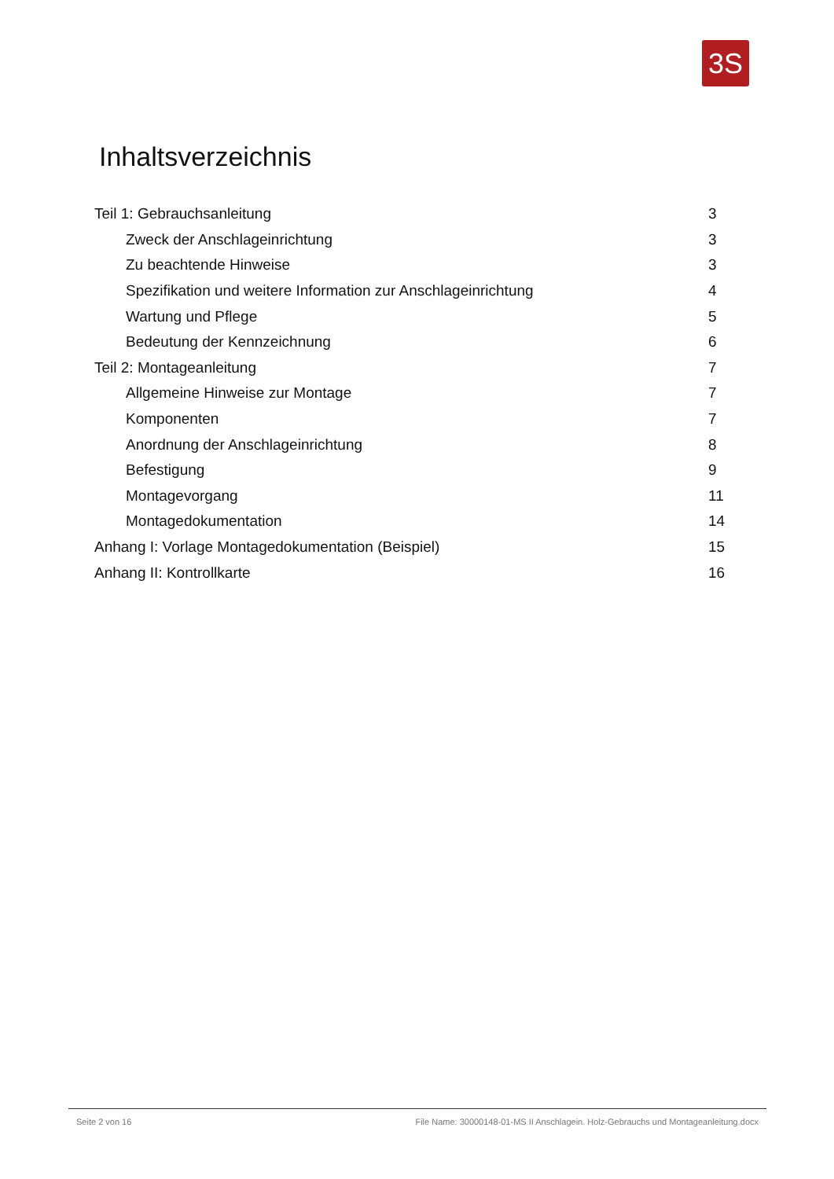3S
Inhaltsverzeichnis
Teil 1: Gebrauchsanleitung 3
Zweck der Anschlageinrichtung 3
Zu beachtende Hinweise 3
Spezifikation und weitere Information zur Anschlageinrichtung 4
Wartung und Pflege 5
Bedeutung der Kennzeichnung 6
Teil 2: Montageanleitung 7
Allgemeine Hinweise zur Montage 7
Komponenten 7
Anordnung der Anschlageinrichtung 8
Befestigung 9
Montagevorgang 11
Montagedokumentation 14
Anhang I: Vorlage Montagedokumentation (Beispiel) 15
Anhang II: Kontrollkarte 16
Seite 2 von 16 File Name: 30000148-01-MS II Anschlagein. Holz-Gebrauchs und Montageanleitung.docx